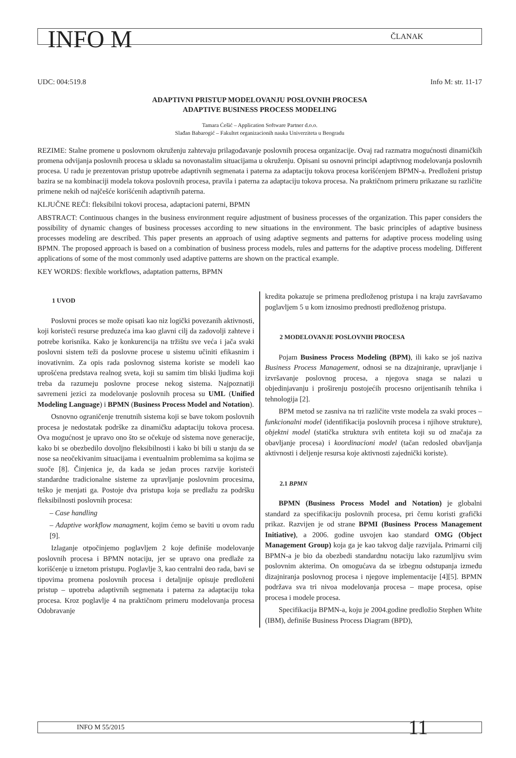INFO M ČLANAK
UDC: 004:519.8 Info M: str. 11-17
ADAPTIVNI PRISTUP MODELOVANJU POSLOVNIH PROCESA
ADAPTIVE BUSINESS PROCESS MODELING
Tamara Ćešić – Application Software Partner d.o.o.
Slađan Babarogić – Fakultet organizacionih nauka Univerziteta u Beogradu
REZIME: Stalne promene u poslovnom okruženju zahtevaju prilagođavanje poslovnih procesa organizacije. Ovaj rad razmatra mogućnosti dinamičkih promena odvijanja poslovnih procesa u skladu sa novonastalim situacijama u okruženju. Opisani su osnovni principi adaptivnog modelovanja poslovnih procesa. U radu je prezentovan pristup upotrebe adaptivnih segmenata i paterna za adaptaciju tokova procesa korišćenjem BPMN-a. Predloženi pristup bazira se na kombinaciji modela tokova poslovnih procesa, pravila i paterna za adaptaciju tokova procesa. Na praktičnom primeru prikazane su različite primene nekih od najčešće korišćenih adaptivnih paterna.
KLJUČNE REČI: fleksibilni tokovi procesa, adaptacioni paterni, BPMN
ABSTRACT: Continuous changes in the business environment require adjustment of business processes of the organization. This paper considers the possibility of dynamic changes of business processes according to new situations in the environment. The basic principles of adaptive business processes modeling are described. This paper presents an approach of using adaptive segments and patterns for adaptive process modeling using BPMN. The proposed approach is based on a combination of business process models, rules and patterns for the adaptive process modeling. Different applications of some of the most commonly used adaptive patterns are shown on the practical example.
KEY WORDS: flexible workflows, adaptation patterns, BPMN
1 UVOD
Poslovni proces se može opisati kao niz logički povezanih aktivnosti, koji koristeći resurse preduzeća ima kao glavni cilj da zadovolji zahteve i potrebe korisnika. Kako je konkurencija na tržištu sve veća i jača svaki poslovni sistem teži da poslovne procese u sistemu učiniti efikasnim i inovativnim. Za opis rada poslovnog sistema koriste se modeli kao uprošćena predstava realnog sveta, koji su samim tim bliski ljudima koji treba da razumeju poslovne procese nekog sistema. Najpoznatiji savremeni jezici za modelovanje poslovnih procesa su UML (Unified Modeling Language) i BPMN (Business Process Model and Notation).
Osnovno ograničenje trenutnih sistema koji se bave tokom poslovnih procesa je nedostatak podrške za dinamičku adaptaciju tokova procesa. Ova mogućnost je upravo ono što se očekuje od sistema nove generacije, kako bi se obezbedilo dovoljno fleksibilnosti i kako bi bili u stanju da se nose sa neočekivanim situacijama i eventualnim problemima sa kojima se suoče [8]. Činjenica je, da kada se jedan proces razvije koristeći standardne tradicionalne sisteme za upravljanje poslovnim procesima, teško je menjati ga. Postoje dva pristupa koja se predlažu za podršku fleksibilnosti poslovnih procesa:
– Case handling
– Adaptive workflow managment, kojim ćemo se baviti u ovom radu [9].
Izlaganje otpočinjemo poglavljem 2 koje definiše modelovanje poslovnih procesa i BPMN notaciju, jer se upravo ona predlaže za korišćenje u iznetom pristupu. Poglavlje 3, kao centralni deo rada, bavi se tipovima promena poslovnih procesa i detaljnije opisuje predloženi pristup – upotreba adaptivnih segmenata i paterna za adaptaciju toka procesa. Kroz poglavlje 4 na praktičnom primeru modelovanja procesa Odobravanje
kredita pokazuje se primena predloženog pristupa i na kraju završavamo poglavljem 5 u kom iznosimo prednosti predloženog pristupa.
2 MODELOVANJE POSLOVNIH PROCESA
Pojam Business Process Modeling (BPM), ili kako se još naziva Business Process Management, odnosi se na dizajniranje, upravljanje i izvršavanje poslovnog procesa, a njegova snaga se nalazi u objedinjavanju i proširenju postojećih procesno orijentisanih tehnika i tehnologija [2].
BPM metod se zasniva na tri različite vrste modela za svaki proces – funkcionalni model (identifikacija poslovnih procesa i njihove strukture), objektni model (statička struktura svih entiteta koji su od značaja za obavljanje procesa) i koordinacioni model (tačan redosled obavljanja aktivnosti i deljenje resursa koje aktivnosti zajednički koriste).
2.1 BPMN
BPMN (Business Process Model and Notation) je globalni standard za specifikaciju poslovnih procesa, pri čemu koristi grafički prikaz. Razvijen je od strane BPMI (Business Process Management Initiative), a 2006. godine usvojen kao standard OMG (Object Management Group) koja ga je kao takvog dalje razvijala. Primarni cilj BPMN-a je bio da obezbedi standardnu notaciju lako razumljivu svim poslovnim akterima. On omogućava da se izbegnu odstupanja između dizajniranja poslovnog procesa i njegove implementacije [4][5]. BPMN podržava sva tri nivoa modelovanja procesa – mape procesa, opise procesa i modele procesa.
Specifikacija BPMN-a, koju je 2004.godine predložio Stephen White (IBM), definiše Business Process Diagram (BPD),
INFO M 55/2015 11